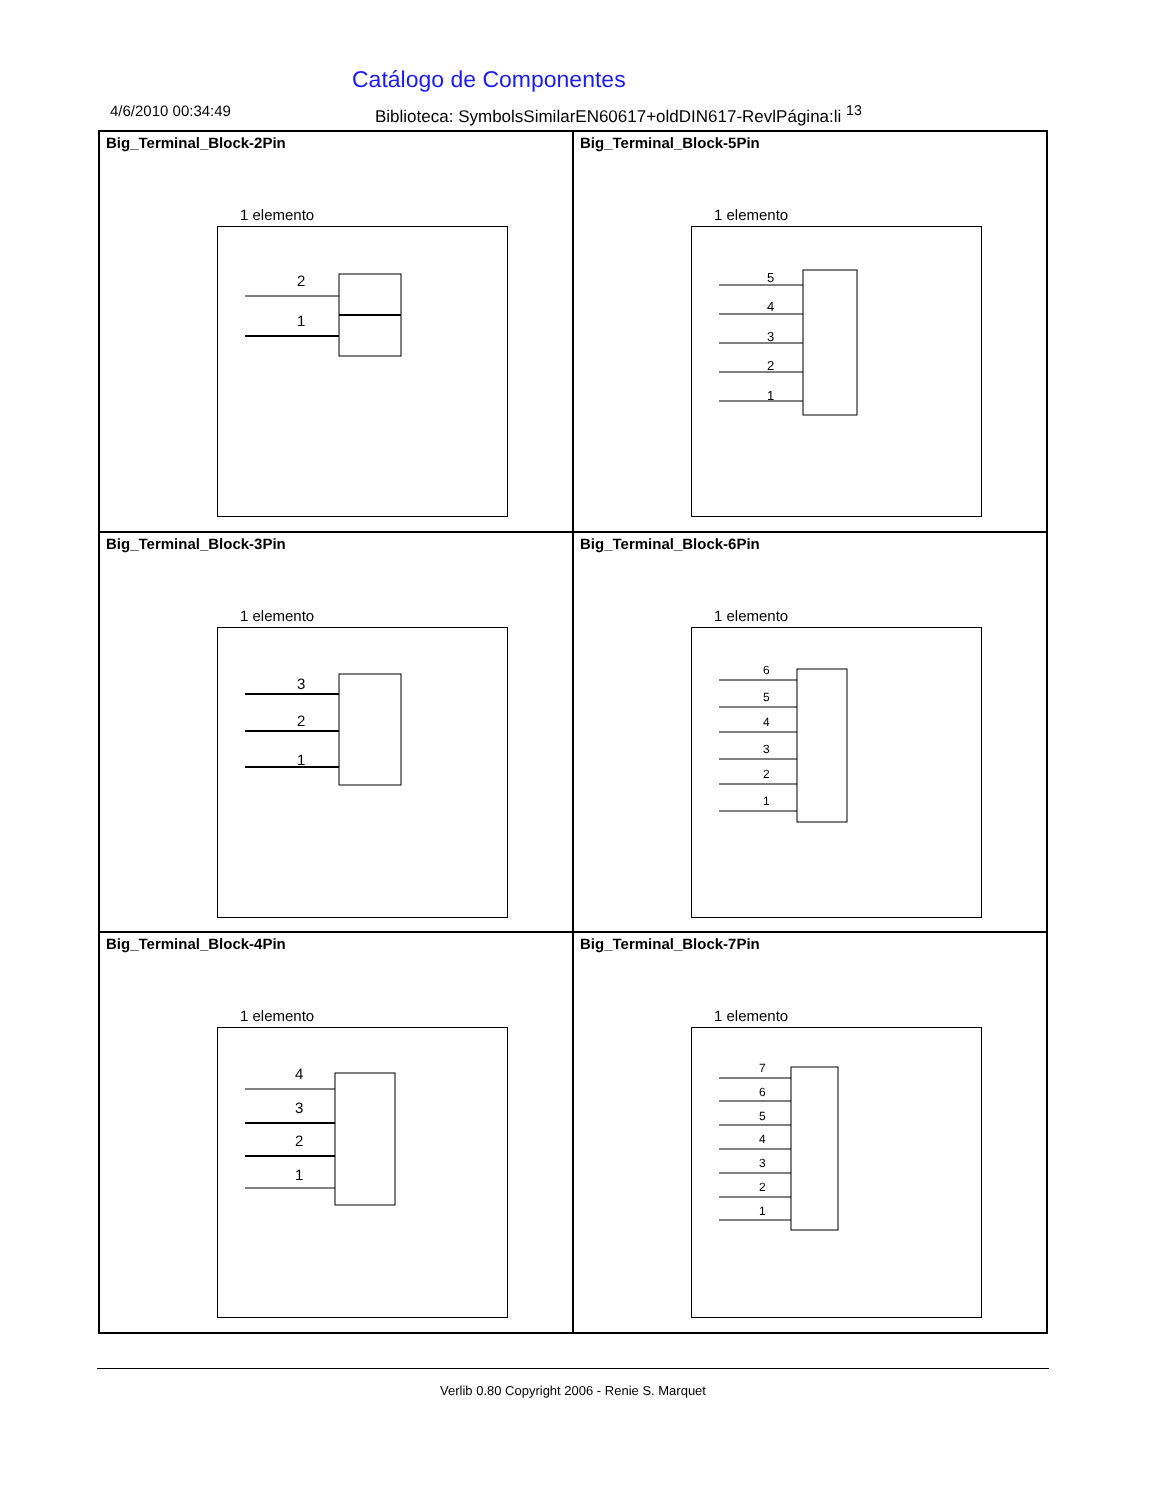Catálogo de Componentes
4/6/2010 00:34:49 Biblioteca: SymbolsSimilarEN60617+oldDIN617-RevlPágina:li <sup>13</sup>
Big_Terminal_Block-2Pin
1 elemento
2
1
Big_Terminal_Block-5Pin
1 elemento
5
4
3
2
1
Big_Terminal_Block-3Pin
1 elemento
3
2
1
Big_Terminal_Block-6Pin
1 elemento
6
5
4
3
2
1
Big_Terminal_Block-4Pin
1 elemento
4
3
2
1
Big_Terminal_Block-7Pin
1 elemento
7
6
5
4
3
2
1
Verlib 0.80 Copyright 2006 - Renie S. Marquet